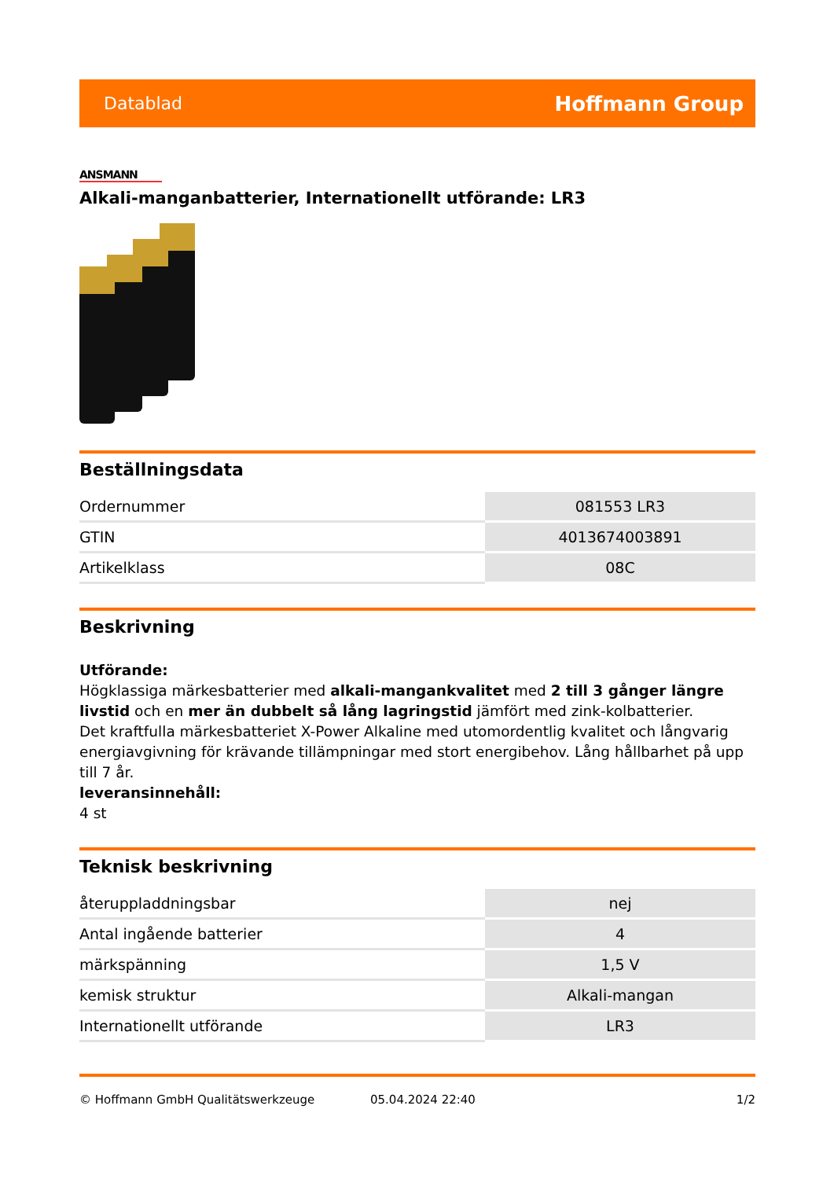Datablad Hoffmann Group
ANSMANN
Alkali-manganbatterier, Internationellt utförande: LR3
Beställningsdata
| Ordernummer | 081553 LR3 |
| GTIN | 4013674003891 |
| Artikelklass | 08C |
Beskrivning
Utförande:
Högklassiga märkesbatterier med alkali-mangankvalitet med 2 till 3 gånger längre livstid och en mer än dubbelt så lång lagringstid jämfört med zink-kolbatterier.
Det kraftfulla märkesbatteriet X-Power Alkaline med utomordentlig kvalitet och långvarig energiavgivning för krävande tillämpningar med stort energibehov. Lång hållbarhet på upp till 7 år.
leveransinnehåll:
4 st
Teknisk beskrivning
| återuppladdningsbar | nej |
| Antal ingående batterier | 4 |
| märkspänning | 1,5 V |
| kemisk struktur | Alkali-mangan |
| Internationellt utförande | LR3 |
© Hoffmann GmbH Qualitätswerkzeuge 05.04.2024 22:40 1/2